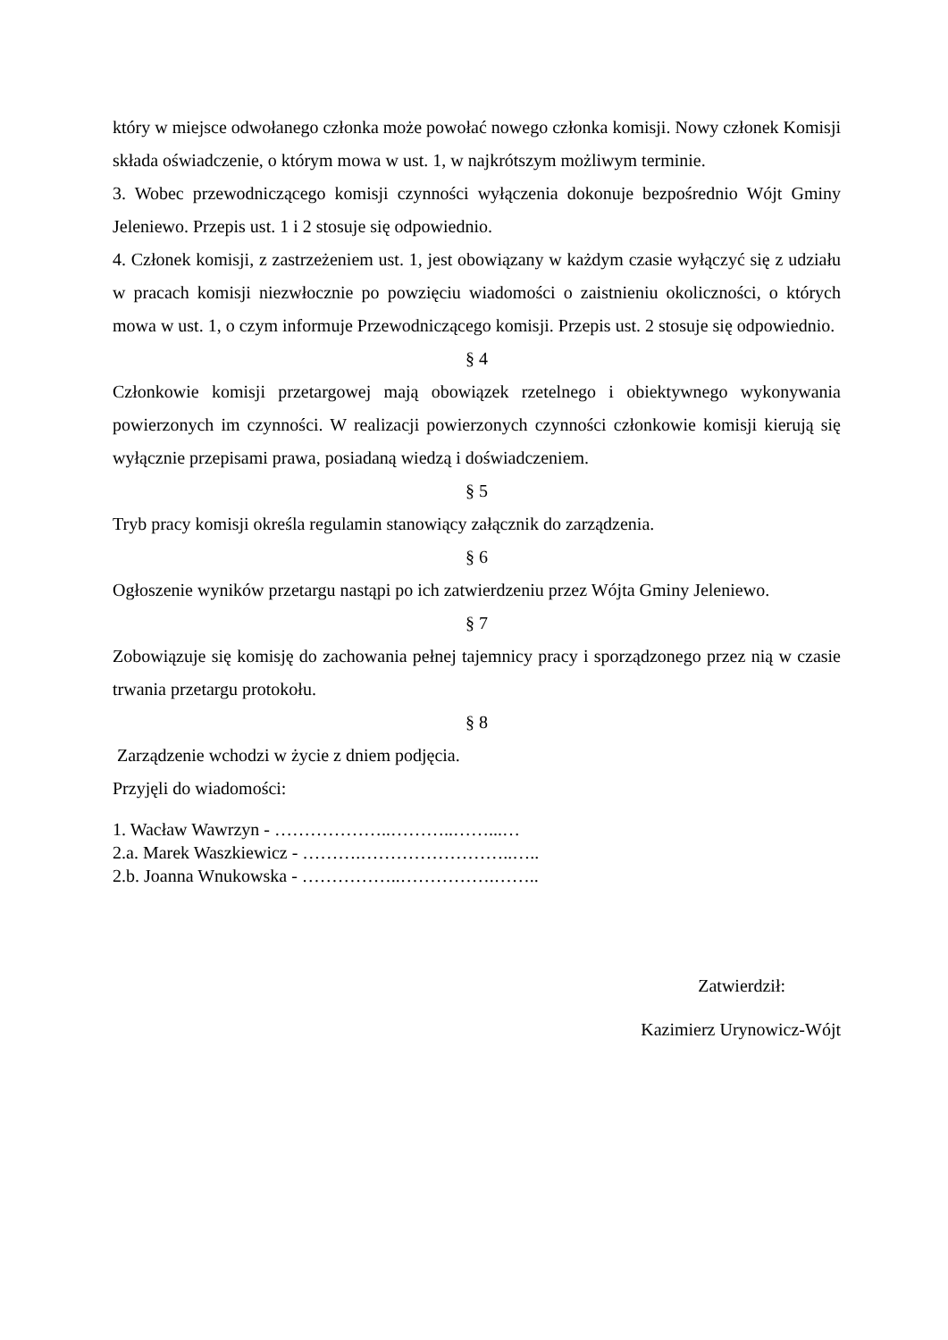który w miejsce odwołanego członka może powołać nowego członka komisji. Nowy członek Komisji składa oświadczenie, o którym mowa w ust. 1, w najkrótszym możliwym terminie.
3. Wobec przewodniczącego komisji czynności wyłączenia dokonuje bezpośrednio Wójt Gminy Jeleniewo. Przepis ust. 1 i 2 stosuje się odpowiednio.
4. Członek komisji, z zastrzeżeniem ust. 1, jest obowiązany w każdym czasie wyłączyć się z udziału w pracach komisji niezwłocznie po powzięciu wiadomości o zaistnieniu okoliczności, o których mowa w ust. 1, o czym informuje Przewodniczącego komisji. Przepis ust. 2 stosuje się odpowiednio.
§ 4
Członkowie komisji przetargowej mają obowiązek rzetelnego i obiektywnego wykonywania powierzonych im czynności. W realizacji powierzonych czynności członkowie komisji kierują się wyłącznie przepisami prawa, posiadaną wiedzą i doświadczeniem.
§ 5
Tryb pracy komisji określa regulamin stanowiący załącznik do zarządzenia.
§ 6
Ogłoszenie wyników przetargu nastąpi po ich zatwierdzeniu przez Wójta Gminy Jeleniewo.
§ 7
Zobowiązuje się komisję do zachowania pełnej tajemnicy pracy i sporządzonego przez nią w czasie trwania przetargu protokołu.
§ 8
Zarządzenie wchodzi w życie z dniem podjęcia.
Przyjęli do wiadomości:
1. Wacław Wawrzyn - ………………..………..……...…
2.a. Marek Waszkiewicz - ……….……………………..…..
2.b. Joanna Wnukowska - ……………..…………….……..
Zatwierdził:
Kazimierz Urynowicz-Wójt